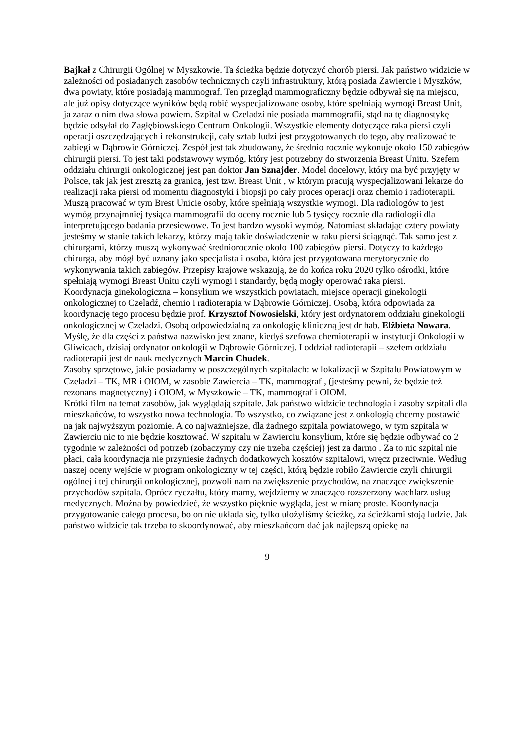Bajkał z Chirurgii Ogólnej w Myszkowie. Ta ścieżka będzie dotyczyć chorób piersi. Jak państwo widzicie w zależności od posiadanych zasobów technicznych czyli infrastruktury, którą posiada Zawiercie i Myszków, dwa powiaty, które posiadają mammograf. Ten przegląd mammograficzny będzie odbywał się na miejscu, ale już opisy dotyczące wyników będą robić wyspecjalizowane osoby, które spełniają wymogi Breast Unit, ja zaraz o nim dwa słowa powiem. Szpital w Czeladzi nie posiada mammografii, stąd na tę diagnostykę będzie odsyłał do Zagłębiowskiego Centrum Onkologii. Wszystkie elementy dotyczące raka piersi czyli operacji oszczędzających i rekonstrukcji, cały sztab ludzi jest przygotowanych do tego, aby realizować te zabiegi w Dąbrowie Górniczej. Zespół jest tak zbudowany, że średnio rocznie wykonuje około 150 zabiegów chirurgii piersi. To jest taki podstawowy wymóg, który jest potrzebny do stworzenia Breast Unitu. Szefem oddziału chirurgii onkologicznej jest pan doktor Jan Sznajder. Model docelowy, który ma być przyjęty w Polsce, tak jak jest zresztą za granicą, jest tzw. Breast Unit , w którym pracują wyspecjalizowani lekarze do realizacji raka piersi od momentu diagnostyki i biopsji po cały proces operacji oraz chemio i radioterapii. Muszą pracować w tym Brest Unicie osoby, które spełniają wszystkie wymogi. Dla radiologów to jest wymóg przynajmniej tysiąca mammografii do oceny rocznie lub 5 tysięcy rocznie dla radiologii dla interpretującego badania przesiewowe. To jest bardzo wysoki wymóg. Natomiast składając cztery powiaty jesteśmy w stanie takich lekarzy, którzy mają takie doświadczenie w raku piersi ściągnąć. Tak samo jest z chirurgami, którzy muszą wykonywać średniorocznie około 100 zabiegów piersi. Dotyczy to każdego chirurga, aby mógł być uznany jako specjalista i osoba, która jest przygotowana merytorycznie do wykonywania takich zabiegów. Przepisy krajowe wskazują, że do końca roku 2020 tylko ośrodki, które spełniają wymogi Breast Unitu czyli wymogi i standardy, będą mogły operować raka piersi.
Koordynacja ginekologiczna – konsylium we wszystkich powiatach, miejsce operacji ginekologii onkologicznej to Czeladź, chemio i radioterapia w Dąbrowie Górniczej. Osobą, która odpowiada za koordynację tego procesu będzie prof. Krzysztof Nowosielski, który jest ordynatorem oddziału ginekologii onkologicznej w Czeladzi. Osobą odpowiedzialną za onkologię kliniczną jest dr hab. Elżbieta Nowara. Myślę, że dla części z państwa nazwisko jest znane, kiedyś szefowa chemioterapii w instytucji Onkologii w Gliwicach, dzisiaj ordynator onkologii w Dąbrowie Górniczej. I oddział radioterapii – szefem oddziału radioterapii jest dr nauk medycznych Marcin Chudek.
Zasoby sprzętowe, jakie posiadamy w poszczególnych szpitalach: w lokalizacji w Szpitalu Powiatowym w Czeladzi – TK, MR i OIOM, w zasobie Zawiercia – TK, mammograf , (jesteśmy pewni, że będzie też rezonans magnetyczny) i OIOM, w Myszkowie – TK, mammograf i OIOM.
Krótki film na temat zasobów, jak wyglądają szpitale. Jak państwo widzicie technologia i zasoby szpitali dla mieszkańców, to wszystko nowa technologia. To wszystko, co związane jest z onkologią chcemy postawić na jak najwyższym poziomie. A co najważniejsze, dla żadnego szpitala powiatowego, w tym szpitala w Zawierciu nic to nie będzie kosztować. W szpitalu w Zawierciu konsylium, które się będzie odbywać co 2 tygodnie w zależności od potrzeb (zobaczymy czy nie trzeba częściej) jest za darmo . Za to nic szpital nie płaci, cała koordynacja nie przyniesie żadnych dodatkowych kosztów szpitalowi, wręcz przeciwnie. Według naszej oceny wejście w program onkologiczny w tej części, którą będzie robiło Zawiercie czyli chirurgii ogólnej i tej chirurgii onkologicznej, pozwoli nam na zwiększenie przychodów, na znaczące zwiększenie przychodów szpitala. Oprócz ryczałtu, który mamy, wejdziemy w znacząco rozszerzony wachlarz usług medycznych. Można by powiedzieć, że wszystko pięknie wygląda, jest w miarę proste. Koordynacja przygotowanie całego procesu, bo on nie układa się, tylko ułożyliśmy ścieżkę, za ścieżkami stoją ludzie. Jak państwo widzicie tak trzeba to skoordynować, aby mieszkańcom dać jak najlepszą opiekę na
9